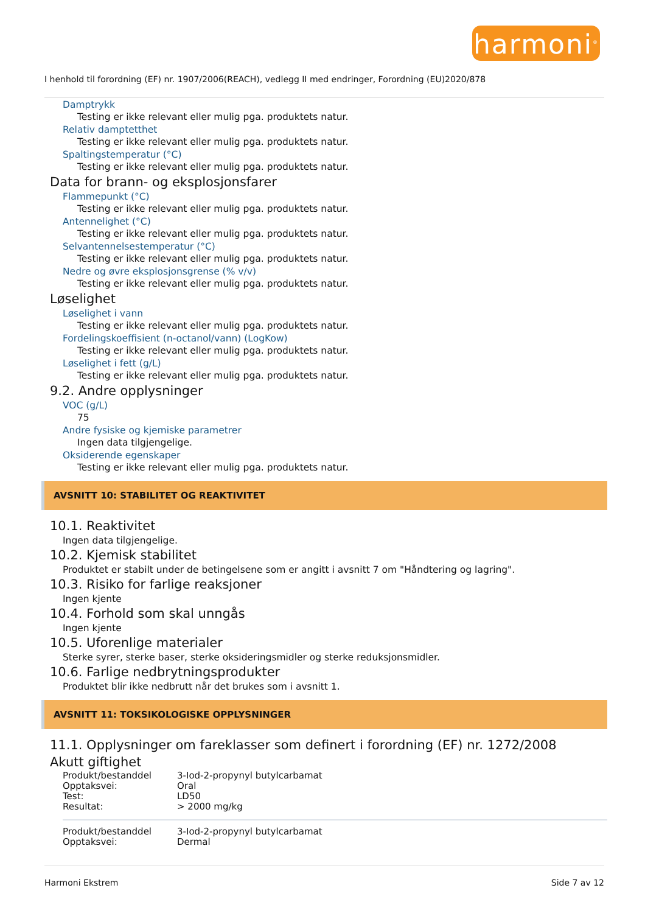harmoni<sup>®</sup>
I henhold til forordning (EF) nr. 1907/2006(REACH), vedlegg II med endringer, Forordning (EU)2020/878
Damptrykk
Testing er ikke relevant eller mulig pga. produktets natur.
Relativ damptetthet
Testing er ikke relevant eller mulig pga. produktets natur.
Spaltingstemperatur (°C)
Testing er ikke relevant eller mulig pga. produktets natur.
Data for brann- og eksplosjonsfarer
Flammepunkt (°C)
Testing er ikke relevant eller mulig pga. produktets natur.
Antennelighet (°C)
Testing er ikke relevant eller mulig pga. produktets natur.
Selvantennelsestemperatur (°C)
Testing er ikke relevant eller mulig pga. produktets natur.
Nedre og øvre eksplosjonsgrense (% v/v)
Testing er ikke relevant eller mulig pga. produktets natur.
Løselighet
Løselighet i vann
Testing er ikke relevant eller mulig pga. produktets natur.
Fordelingskoeffisient (n-octanol/vann) (LogKow)
Testing er ikke relevant eller mulig pga. produktets natur.
Løselighet i fett (g/L)
Testing er ikke relevant eller mulig pga. produktets natur.
9.2. Andre opplysninger
VOC (g/L)
75
Andre fysiske og kjemiske parametrer
Ingen data tilgjengelige.
Oksiderende egenskaper
Testing er ikke relevant eller mulig pga. produktets natur.
AVSNITT 10: STABILITET OG REAKTIVITET
10.1. Reaktivitet
Ingen data tilgjengelige.
10.2. Kjemisk stabilitet
Produktet er stabilt under de betingelsene som er angitt i avsnitt 7 om "Håndtering og lagring".
10.3. Risiko for farlige reaksjoner
Ingen kjente
10.4. Forhold som skal unngås
Ingen kjente
10.5. Uforenlige materialer
Sterke syrer, sterke baser, sterke oksideringsmidler og sterke reduksjonsmidler.
10.6. Farlige nedbrytningsprodukter
Produktet blir ikke nedbrutt når det brukes som i avsnitt 1.
AVSNITT 11: TOKSIKOLOGISKE OPPLYSNINGER
11.1. Opplysninger om fareklasser som definert i forordning (EF) nr. 1272/2008
Akutt giftighet
| Produkt/bestanddel | 3-Iod-2-propynyl butylcarbamat |
| Opptaksvei: | Oral |
| Test: | LD50 |
| Resultat: | > 2000 mg/kg |
| Produkt/bestanddel | 3-Iod-2-propynyl butylcarbamat |
| Opptaksvei: | Dermal |
Harmoni Ekstrem Side 7 av 12